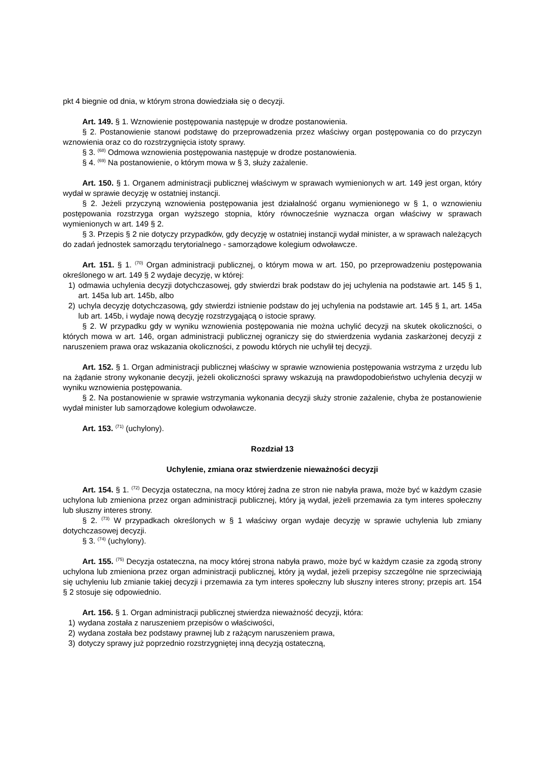pkt 4 biegnie od dnia, w którym strona dowiedziała się o decyzji.
Art. 149. § 1. Wznowienie postępowania następuje w drodze postanowienia.
§ 2. Postanowienie stanowi podstawę do przeprowadzenia przez właściwy organ postępowania co do przyczyn wznowienia oraz co do rozstrzygnięcia istoty sprawy.
§ 3. <sup>(68)</sup> Odmowa wznowienia postępowania następuje w drodze postanowienia.
§ 4. <sup>(69)</sup> Na postanowienie, o którym mowa w § 3, służy zażalenie.
Art. 150. § 1. Organem administracji publicznej właściwym w sprawach wymienionych w art. 149 jest organ, który wydał w sprawie decyzję w ostatniej instancji.
§ 2. Jeżeli przyczyną wznowienia postępowania jest działalność organu wymienionego w § 1, o wznowieniu postępowania rozstrzyga organ wyższego stopnia, który równocześnie wyznacza organ właściwy w sprawach wymienionych w art. 149 § 2.
§ 3. Przepis § 2 nie dotyczy przypadków, gdy decyzję w ostatniej instancji wydał minister, a w sprawach należących do zadań jednostek samorządu terytorialnego - samorządowe kolegium odwoławcze.
Art. 151. § 1. <sup>(70)</sup> Organ administracji publicznej, o którym mowa w art. 150, po przeprowadzeniu postępowania określonego w art. 149 § 2 wydaje decyzję, w której:
1) odmawia uchylenia decyzji dotychczasowej, gdy stwierdzi brak podstaw do jej uchylenia na podstawie art. 145 § 1, art. 145a lub art. 145b, albo
2) uchyla decyzję dotychczasową, gdy stwierdzi istnienie podstaw do jej uchylenia na podstawie art. 145 § 1, art. 145a lub art. 145b, i wydaje nową decyzję rozstrzygającą o istocie sprawy.
§ 2. W przypadku gdy w wyniku wznowienia postępowania nie można uchylić decyzji na skutek okoliczności, o których mowa w art. 146, organ administracji publicznej ograniczy się do stwierdzenia wydania zaskarżonej decyzji z naruszeniem prawa oraz wskazania okoliczności, z powodu których nie uchylił tej decyzji.
Art. 152. § 1. Organ administracji publicznej właściwy w sprawie wznowienia postępowania wstrzyma z urzędu lub na żądanie strony wykonanie decyzji, jeżeli okoliczności sprawy wskazują na prawdopodobieństwo uchylenia decyzji w wyniku wznowienia postępowania.
§ 2. Na postanowienie w sprawie wstrzymania wykonania decyzji służy stronie zażalenie, chyba że postanowienie wydał minister lub samorządowe kolegium odwoławcze.
Art. 153. <sup>(71)</sup> (uchylony).
Rozdział 13
Uchylenie, zmiana oraz stwierdzenie nieważności decyzji
Art. 154. § 1. <sup>(72)</sup> Decyzja ostateczna, na mocy której żadna ze stron nie nabyła prawa, może być w każdym czasie uchylona lub zmieniona przez organ administracji publicznej, który ją wydał, jeżeli przemawia za tym interes społeczny lub słuszny interes strony.
§ 2. <sup>(73)</sup> W przypadkach określonych w § 1 właściwy organ wydaje decyzję w sprawie uchylenia lub zmiany dotychczasowej decyzji.
§ 3. <sup>(74)</sup> (uchylony).
Art. 155. <sup>(75)</sup> Decyzja ostateczna, na mocy której strona nabyła prawo, może być w każdym czasie za zgodą strony uchylona lub zmieniona przez organ administracji publicznej, który ją wydał, jeżeli przepisy szczególne nie sprzeciwiają się uchyleniu lub zmianie takiej decyzji i przemawia za tym interes społeczny lub słuszny interes strony; przepis art. 154 § 2 stosuje się odpowiednio.
Art. 156. § 1. Organ administracji publicznej stwierdza nieważność decyzji, która:
1) wydana została z naruszeniem przepisów o właściwości,
2) wydana została bez podstawy prawnej lub z rażącym naruszeniem prawa,
3) dotyczy sprawy już poprzednio rozstrzygniętej inną decyzją ostateczną,